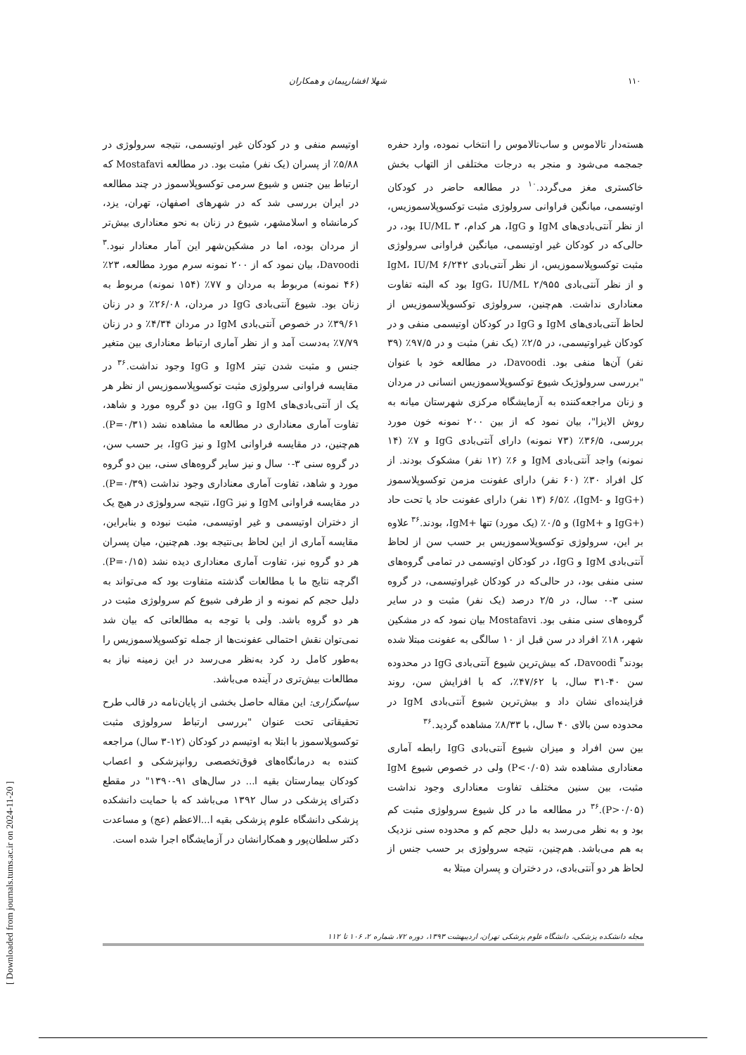۱۱۰ شهلا افشارپیمان و همکاران
هسته‌دار تالاموس و ساب‌تالاموس را انتخاب نموده، وارد حفره جمجمه می‌شود و منجر به درجات مختلفی از التهاب بخش خاکستری مغز می‌گردد.<sup>۱۰</sup> در مطالعه حاضر در کودکان اوتیسمی، میانگین فراوانی سرولوژی مثبت توکسوپلاسموزیس، از نظر آنتی‌بادی‌های IgM و IgG، هر کدام، IU/ML ۳ بود، در حالی‌که در کودکان غیر اوتیسمی، میانگین فراوانی سرولوژی مثبت توکسوپلاسموزیس، از نظر آنتی‌بادی IgM، IU/M ۶/۲۴۲ و از نظر آنتی‌بادی IgG، IU/ML ۲/۹۵۵ بود که البته تفاوت معناداری نداشت. هم‌چنین، سرولوژی توکسوپلاسموزیس از لحاظ آنتی‌بادی‌های IgM و IgG در کودکان اوتیسمی منفی و در کودکان غیراوتیسمی، در ۲/۵٪ (یک نفر) مثبت و در ۹۷/۵٪ (۳۹ نفر) آن‌ها منفی بود. Davoodi، در مطالعه خود با عنوان "بررسی سرولوژیک شیوع توکسوپلاسموزیس انسانی در مردان و زنان مراجعه‌کننده به آزمایشگاه مرکزی شهرستان میانه به روش الایزا"، بیان نمود که از بین ۲۰۰ نمونه خون مورد بررسی، ۳۶/۵٪ (۷۳ نمونه) دارای آنتی‌بادی IgG و ۷٪ (۱۴ نمونه) واجد آنتی‌بادی IgM و ۶٪ (۱۲ نفر) مشکوک بودند. از کل افراد ۳۰٪ (۶۰ نفر) دارای عفونت مزمن توکسوپلاسموز (+IgG و -IgM)، ۶/۵٪ (۱۳ نفر) دارای عفونت حاد یا تحت حاد (+IgG و +IgM) و ۰/۵٪ (یک مورد) تنها +IgM، بودند.<sup>۳۶</sup> علاوه بر این، سرولوژی توکسوپلاسموزیس بر حسب سن از لحاظ آنتی‌بادی IgM و IgG، در کودکان اوتیسمی در تمامی گروه‌های سنی منفی بود، در حالی‌که در کودکان غیراوتیسمی، در گروه سنی ۳-۰ سال، در ۲/۵ درصد (یک نفر) مثبت و در سایر گروه‌های سنی منفی بود. Mostafavi بیان نمود که در مشکین شهر، ۱۸٪ افراد در سن قبل از ۱۰ سالگی به عفونت مبتلا شده بودند<sup>۳</sup> Davoodi، که بیش‌ترین شیوع آنتی‌بادی IgG در محدوده سن ۴۰-۳۱ سال، با ۴۷/۶۲٪، که با افزایش سن، روند فزاینده‌ای نشان داد و بیش‌ترین شیوع آنتی‌بادی IgM در محدوده سن بالای ۴۰ سال، با ۸/۳۳٪ مشاهده گردید.<sup>۳۶</sup>
بین سن افراد و میزان شیوع آنتی‌بادی IgG رابطه آماری معناداری مشاهده شد (P<۰/۰۵) ولی در خصوص شیوع IgM مثبت، بین سنین مختلف تفاوت معناداری وجود نداشت (P>۰/۰۵).<sup>۳۶</sup> در مطالعه ما در کل شیوع سرولوژی مثبت کم بود و به نظر می‌رسد به دلیل حجم کم و محدوده سنی نزدیک به هم می‌باشد. هم‌چنین، نتیجه سرولوژی بر حسب جنس از لحاظ هر دو آنتی‌بادی، در دختران و پسران مبتلا به
اوتیسم منفی و در کودکان غیر اوتیسمی، نتیجه سرولوژی در ۵/۸۸٪ از پسران (یک نفر) مثبت بود. در مطالعه Mostafavi که ارتباط بین جنس و شیوع سرمی توکسوپلاسموز در چند مطالعه در ایران بررسی شد که در شهرهای اصفهان، تهران، یزد، کرمانشاه و اسلامشهر، شیوع در زنان به نحو معناداری بیش‌تر از مردان بوده، اما در مشکین‌شهر این آمار معنادار نبود.<sup>۳</sup> Davoodi، بیان نمود که از ۲۰۰ نمونه سرم مورد مطالعه، ۲۳٪ (۴۶ نمونه) مربوط به مردان و ۷۷٪ (۱۵۴ نمونه) مربوط به زنان بود. شیوع آنتی‌بادی IgG در مردان، ۲۶/۰۸٪ و در زنان ۳۹/۶۱٪ در خصوص آنتی‌بادی IgM در مردان ۴/۳۴٪ و در زنان ۷/۷۹٪ به‌دست آمد و از نظر آماری ارتباط معناداری بین متغیر جنس و مثبت شدن تیتر IgM و IgG وجود نداشت.<sup>۳۶</sup> در مقایسه فراوانی سرولوژی مثبت توکسوپلاسموزیس از نظر هر یک از آنتی‌بادی‌های IgM و IgG، بین دو گروه مورد و شاهد، تفاوت آماری معناداری در مطالعه ما مشاهده نشد (P=۰/۳۱). هم‌چنین، در مقایسه فراوانی IgM و نیز IgG، بر حسب سن، در گروه سنی ۳-۰ سال و نیز سایر گروه‌های سنی، بین دو گروه مورد و شاهد، تفاوت آماری معناداری وجود نداشت (P=۰/۳۹). در مقایسه فراوانی IgM و نیز IgG، نتیجه سرولوژی در هیچ یک از دختران اوتیسمی و غیر اوتیسمی، مثبت نبوده و بنابراین، مقایسه آماری از این لحاظ بی‌نتیجه بود. هم‌چنین، میان پسران هر دو گروه نیز، تفاوت آماری معناداری دیده نشد (P=۰/۱۵). اگرچه نتایج ما با مطالعات گذشته متفاوت بود که می‌تواند به دلیل حجم کم نمونه و از طرفی شیوع کم سرولوژی مثبت در هر دو گروه باشد. ولی با توجه به مطالعاتی که بیان شد نمی‌توان نقش احتمالی عفونت‌ها از جمله توکسوپلاسموزیس را به‌طور کامل رد کرد به‌نظر می‌رسد در این زمینه نیاز به مطالعات بیش‌تری در آینده می‌باشد.
سپاسگزاری: این مقاله حاصل بخشی از پایان‌نامه در قالب طرح تحقیقاتی تحت عنوان "بررسی ارتباط سرولوژی مثبت توکسوپلاسموز با ابتلا به اوتیسم در کودکان (۱۲-۳ سال) مراجعه کننده به درمانگاه‌های فوق‌تخصصی روانپزشکی و اعصاب کودکان بیمارستان بقیه ا... در سال‌های ۹۱-۱۳۹۰" در مقطع دکترای پزشکی در سال ۱۳۹۲ می‌باشد که با حمایت دانشکده پزشکی دانشگاه علوم پزشکی بقیه ا...الاعظم (عج) و مساعدت دکتر سلطان‌پور و همکارانشان در آزمایشگاه اجرا شده است.
مجله دانشکده پزشکی، دانشگاه علوم پزشکی تهران، اردیبهشت ۱۳۹۳، دوره ۷۲، شماره ۲، ۱۰۶ تا ۱۱۲
[ Downloaded from journals.tums.ac.ir on 2024-11-20 ]